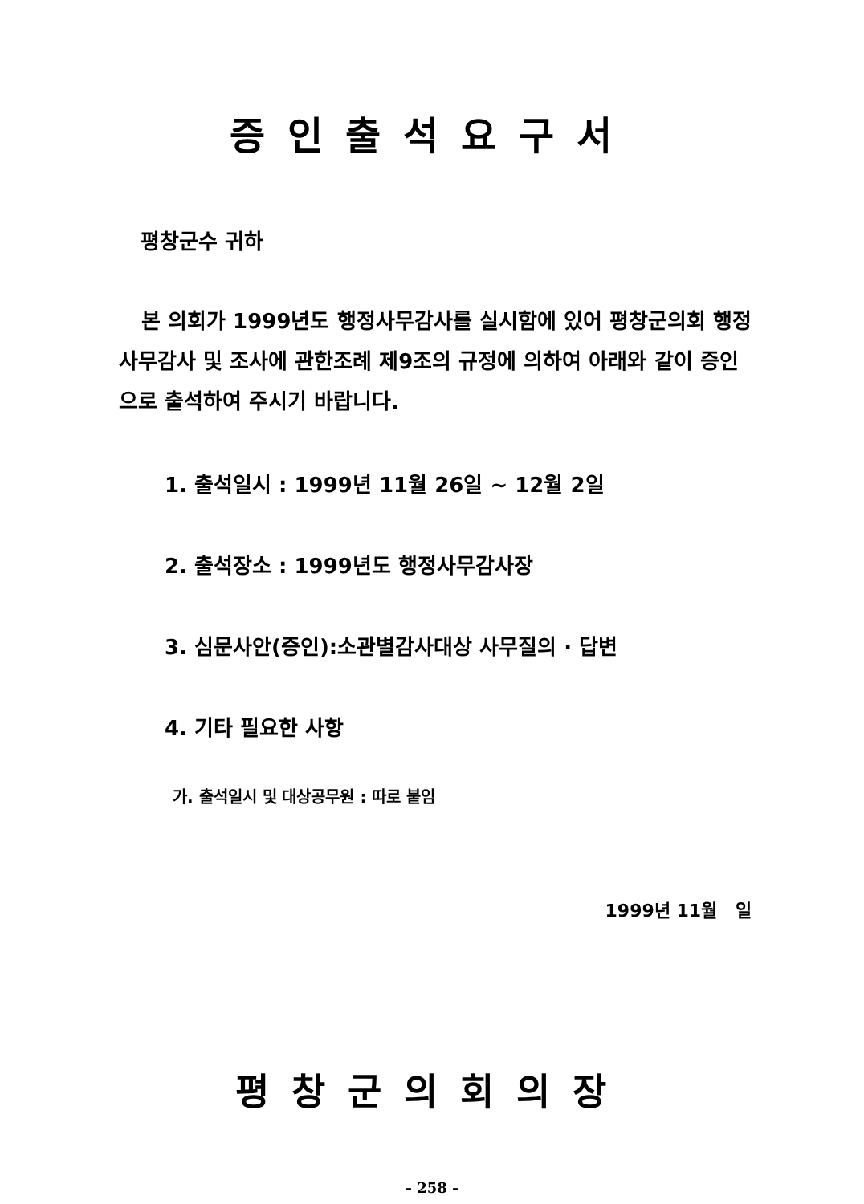증인출석요구서
평창군수 귀하
본 의회가 1999년도 행정사무감사를 실시함에 있어 평창군의회 행정사무감사 및 조사에 관한조례 제9조의 규정에 의하여 아래와 같이 증인으로 출석하여 주시기 바랍니다.
1. 출석일시 : 1999년 11월 26일 ~ 12월 2일
2. 출석장소 : 1999년도 행정사무감사장
3. 심문사안(증인):소관별감사대상 사무질의 · 답변
4. 기타 필요한 사항
가. 출석일시 및 대상공무원 : 따로 붙임
1999년 11월 일
평창군의회의장
– 258 –